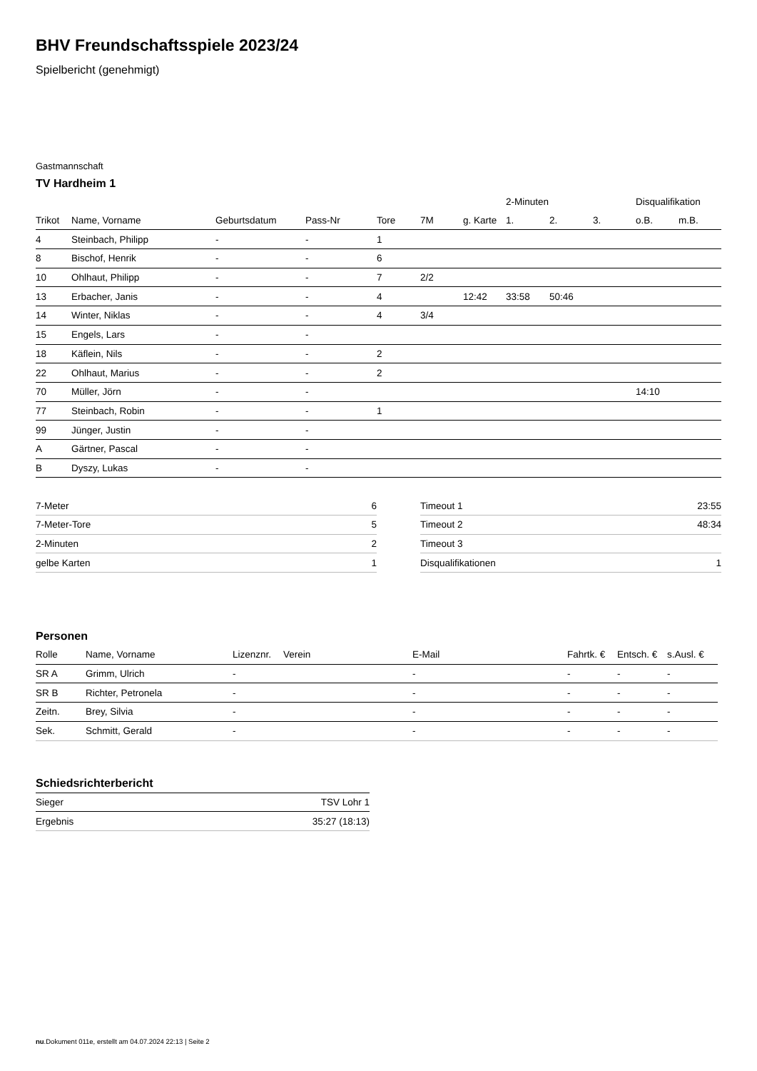BHV Freundschaftsspiele 2023/24
Spielbericht (genehmigt)
Gastmannschaft
TV Hardheim 1
| | | | | | | | 2-Minuten | | | Disqualifikation | |
| --- | --- | --- | --- | --- | --- | --- | --- | --- | --- | --- | --- |
| Trikot | Name, Vorname | Geburtsdatum | Pass-Nr | Tore | 7M | g. Karte | 1. | 2. | 3. | o.B. | m.B. |
| 4 | Steinbach, Philipp | - | - | 1 | | | | | | | |
| 8 | Bischof, Henrik | - | - | 6 | | | | | | | |
| 10 | Ohlhaut, Philipp | - | - | 7 | 2/2 | | | | | | |
| 13 | Erbacher, Janis | - | - | 4 | | 12:42 | 33:58 | 50:46 | | | |
| 14 | Winter, Niklas | - | - | 4 | 3/4 | | | | | | |
| 15 | Engels, Lars | - | - | | | | | | | | |
| 18 | Käflein, Nils | - | - | 2 | | | | | | | |
| 22 | Ohlhaut, Marius | - | - | 2 | | | | | | | |
| 70 | Müller, Jörn | - | - | | | | | | | 14:10 | |
| 77 | Steinbach, Robin | - | - | 1 | | | | | | | |
| 99 | Jünger, Justin | - | - | | | | | | | | |
| A | Gärtner, Pascal | - | - | | | | | | | | |
| B | Dyszy, Lukas | - | - | | | | | | | | |
| 7-Meter | 6 |
| 7-Meter-Tore | 5 |
| 2-Minuten | 2 |
| gelbe Karten | 1 |
| Timeout 1 | 23:55 |
| Timeout 2 | 48:34 |
| Timeout 3 | |
| Disqualifikationen | 1 |
Personen
| Rolle | Name, Vorname | Lizenznr. | Verein | E-Mail | Fahrtk. € | Entsch. € | s.Ausl. € |
| --- | --- | --- | --- | --- | --- | --- | --- |
| SR A | Grimm, Ulrich | - | | - | - | - | - |
| SR B | Richter, Petronela | - | | - | - | - | - |
| Zeitn. | Brey, Silvia | - | | - | - | - | - |
| Sek. | Schmitt, Gerald | - | | - | - | - | - |
Schiedsrichterbericht
| Sieger | TSV Lohr 1 |
| Ergebnis | 35:27 (18:13) |
nu.Dokument 011e, erstellt am 04.07.2024 22:13 | Seite 2